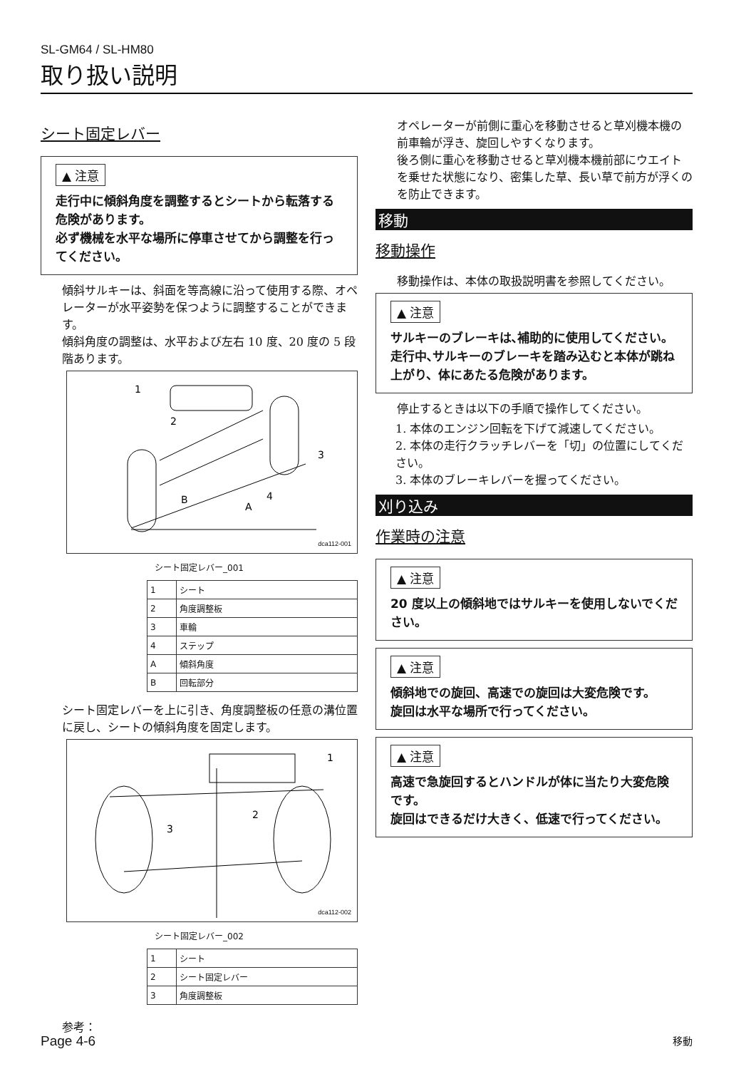SL-GM64 / SL-HM80
取り扱い説明
シート固定レバー
▲ 注意
走行中に傾斜角度を調整するとシートから転落する危険があります。
必ず機械を水平な場所に停車させてから調整を行ってください。
傾斜サルキーは、斜面を等高線に沿って使用する際、オペレーターが水平姿勢を保つように調整することができます。
傾斜角度の調整は、水平および左右 10 度、20 度の 5 段階あります。
1
2
3
4
B
A
dca112-001
シート固定レバー_001
| 1 | シート |
| 2 | 角度調整板 |
| 3 | 車輪 |
| 4 | ステップ |
| A | 傾斜角度 |
| B | 回転部分 |
シート固定レバーを上に引き、角度調整板の任意の溝位置に戻し、シートの傾斜角度を固定します。
1
2
3
dca112-002
シート固定レバー_002
| 1 | シート |
| 2 | シート固定レバー |
| 3 | 角度調整板 |
参考：
オペレーターが前側に重心を移動させると草刈機本機の前車輪が浮き、旋回しやすくなります。
後ろ側に重心を移動させると草刈機本機前部にウエイトを乗せた状態になり、密集した草、長い草で前方が浮くのを防止できます。
移動
移動操作
移動操作は、本体の取扱説明書を参照してください。
▲ 注意
サルキーのブレーキは､補助的に使用してください。
走行中､サルキーのブレーキを踏み込むと本体が跳ね上がり、体にあたる危険があります。
停止するときは以下の手順で操作してください。
1. 本体のエンジン回転を下げて減速してください。
2. 本体の走行クラッチレバーを「切」の位置にしてください。
3. 本体のブレーキレバーを握ってください。
刈り込み
作業時の注意
▲ 注意
20 度以上の傾斜地ではサルキーを使用しないでください。
▲ 注意
傾斜地での旋回、高速での旋回は大変危険です。
旋回は水平な場所で行ってください。
▲ 注意
高速で急旋回するとハンドルが体に当たり大変危険です。
旋回はできるだけ大きく、低速で行ってください。
Page 4-6 移動